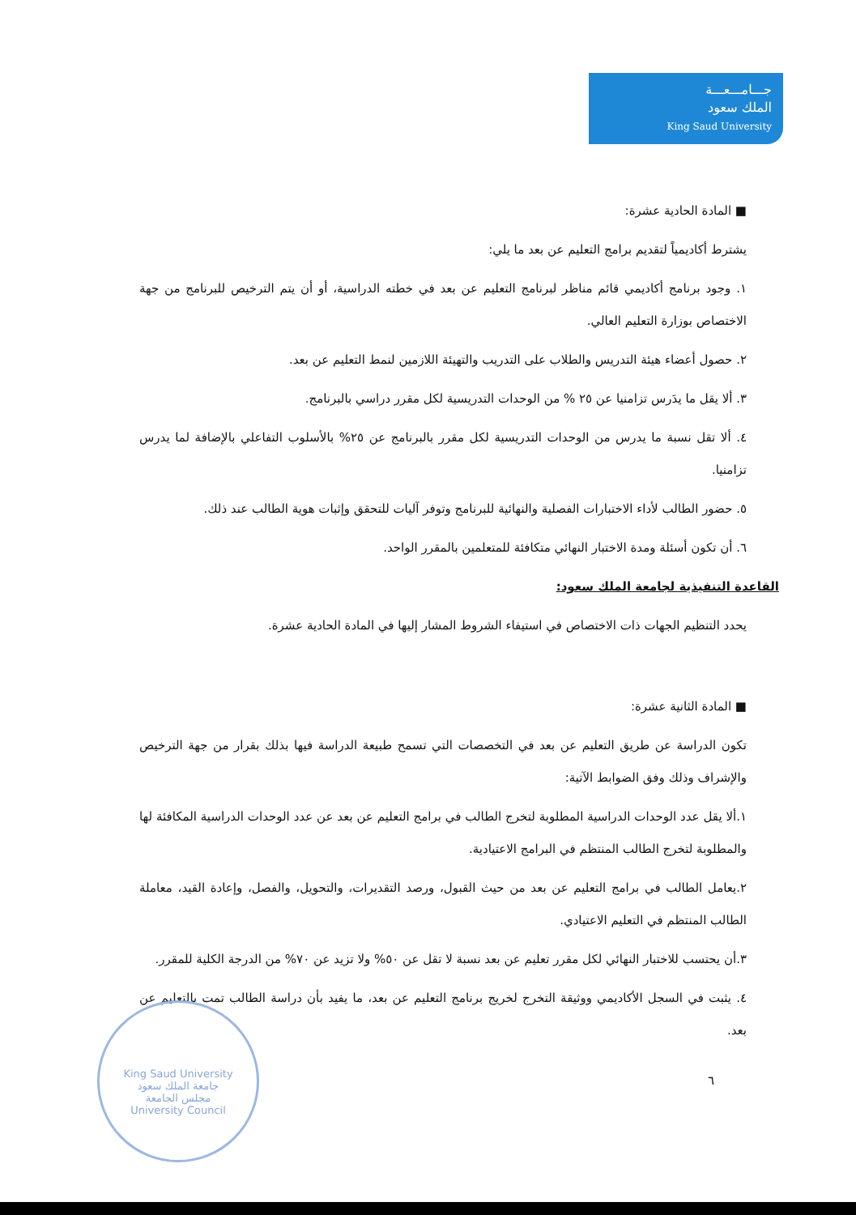جـــامـــعـــة
الملك سعود
King Saud University
■ المادة الحادية عشرة:
يشترط أكاديمياً لتقديم برامج التعليم عن بعد ما يلي:
١. وجود برنامج أكاديمي قائم مناظر لبرنامج التعليم عن بعد في خطته الدراسية، أو أن يتم الترخيص للبرنامج من جهة الاختصاص بوزارة التعليم العالي.
٢. حصول أعضاء هيئة التدريس والطلاب على التدريب والتهيئة اللازمين لنمط التعليم عن بعد.
٣. ألا يقل ما يدَرس تزامنيا عن ٢٥ % من الوحدات التدريسية لكل مقرر دراسي بالبرنامج.
٤. ألا تقل نسبة ما يدرس من الوحدات التدريسية لكل مقرر بالبرنامج عن ٢٥% بالأسلوب التفاعلي بالإضافة لما يدرس تزامنيا.
٥. حضور الطالب لأداء الاختبارات الفصلية والنهائية للبرنامج وتوفر آليات للتحقق وإثبات هوية الطالب عند ذلك.
٦. أن تكون أسئلة ومدة الاختبار النهائي متكافئة للمتعلمين بالمقرر الواحد.
القاعدة التنفيذية لجامعة الملك سعود:
يحدد التنظيم الجهات ذات الاختصاص في استيفاء الشروط المشار إليها في المادة الحادية عشرة.
■ المادة الثانية عشرة:
تكون الدراسة عن طريق التعليم عن بعد في التخصصات التي تسمح طبيعة الدراسة فيها بذلك بقرار من جهة الترخيص والإشراف وذلك وفق الضوابط الآتية:
١.ألا يقل عدد الوحدات الدراسية المطلوبة لتخرج الطالب في برامج التعليم عن بعد عن عدد الوحدات الدراسية المكافئة لها والمطلوبة لتخرج الطالب المنتظم في البرامج الاعتيادية.
٢.يعامل الطالب في برامج التعليم عن بعد من حيث القبول، ورصد التقديرات، والتحويل، والفصل، وإعادة القيد، معاملة الطالب المنتظم في التعليم الاعتيادي.
٣.أن يحتسب للاختبار النهائي لكل مقرر تعليم عن بعد نسبة لا تقل عن ٥٠% ولا تزيد عن ٧٠% من الدرجة الكلية للمقرر.
٤. يثبت في السجل الأكاديمي ووثيقة التخرج لخريج برنامج التعليم عن بعد، ما يفيد بأن دراسة الطالب تمت بالتعليم عن بعد.
٦
King Saud University
جامعة الملك سعود
مجلس الجامعة
University Council